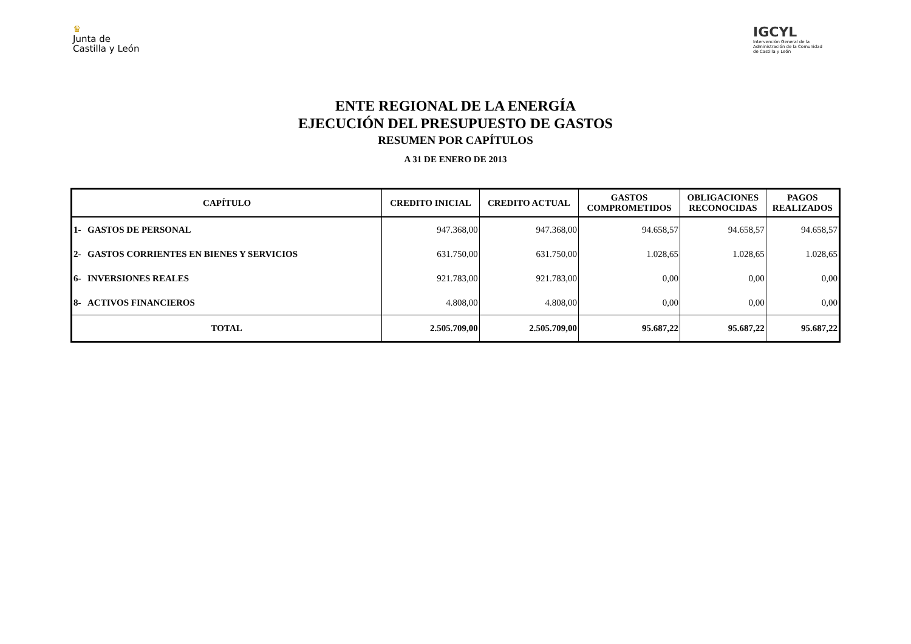♛
Junta de
Castilla y León
IGCYL
Intervención General de la Administración de la Comunidad de Castilla y León
ENTE REGIONAL DE LA ENERGÍA
EJECUCIÓN DEL PRESUPUESTO DE GASTOS
RESUMEN POR CAPÍTULOS
A 31 DE ENERO DE 2013
| CAPÍTULO | | CREDITO INICIAL | CREDITO ACTUAL | GASTOS COMPROMETIDOS | OBLIGACIONES RECONOCIDAS | PAGOS REALIZADOS |
| --- | --- | --- | --- | --- | --- | --- |
| 1- | GASTOS DE PERSONAL | 947.368,00 | 947.368,00 | 94.658,57 | 94.658,57 | 94.658,57 |
| 2- | GASTOS CORRIENTES EN BIENES Y SERVICIOS | 631.750,00 | 631.750,00 | 1.028,65 | 1.028,65 | 1.028,65 |
| 6- | INVERSIONES REALES | 921.783,00 | 921.783,00 | 0,00 | 0,00 | 0,00 |
| 8- | ACTIVOS FINANCIEROS | 4.808,00 | 4.808,00 | 0,00 | 0,00 | 0,00 |
| TOTAL | | 2.505.709,00 | 2.505.709,00 | 95.687,22 | 95.687,22 | 95.687,22 |